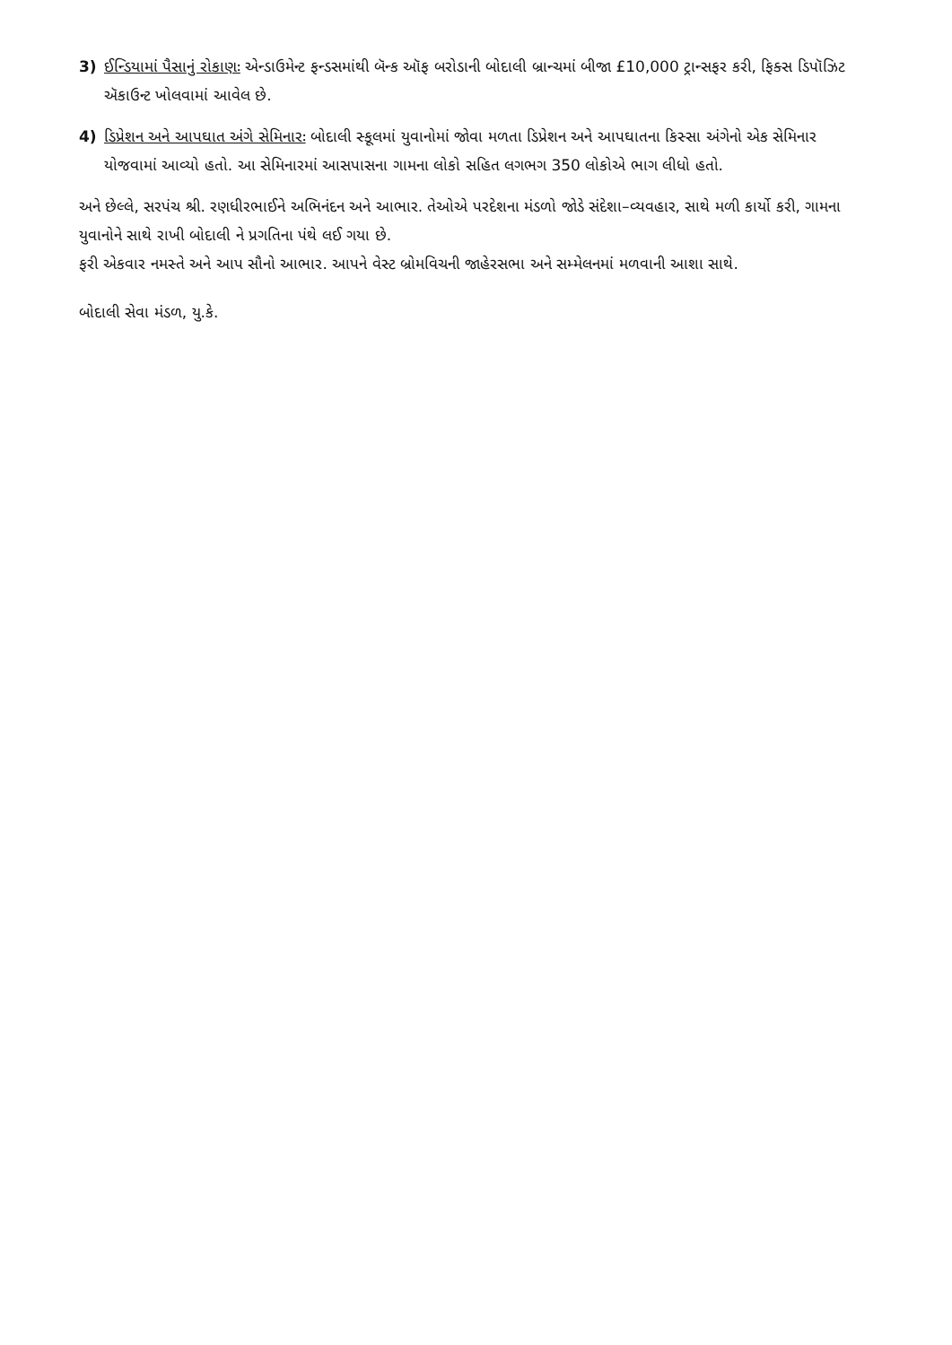3) ઈન્ડિયામાં પૈસાનું રોકાણઃ એન્ડાઉમેન્ટ ફન્ડસમાંથી બૅન્ક ઑફ બરોડાની બોદાલી બ્રાન્ચમાં બીજા £10,000 ટ્રાન્સફર કરી, ફિક્સ ડિપૉઝિટ ઍકાઉન્ટ ખોલવામાં આવેલ છે.
4) ડિપ્રેશન અને આપઘાત અંગે સેમિનારઃ બોદાલી સ્કૂલમાં યુવાનોમાં જોવા મળતા ડિપ્રેશન અને આપઘાતના કિસ્સા અંગેનો એક સેમિનાર યોજવામાં આવ્યો હતો. આ સેમિનારમાં આસપાસના ગામના લોકો સહિત લગભગ 350 લોકોએ ભાગ લીધો હતો.
અને છેલ્લે, સરપંચ શ્રી. રણધીરભાઈને અભિનંદન અને આભાર. તેઓએ પરદેશના મંડળો જોડે સંદેશા–વ્યવહાર, સાથે મળી કાર્યો કરી, ગામના યુવાનોને સાથે રાખી બોદાલી ને પ્રગતિના પંથે લઈ ગયા છે.
ફરી એકવાર નમસ્તે અને આપ સૌનો આભાર. આપને વેસ્ટ બ્રોમવિચની જાહેરસભા અને સમ્મેલનમાં મળવાની આશા સાથે.
બોદાલી સેવા મંડળ, યુ.કે.